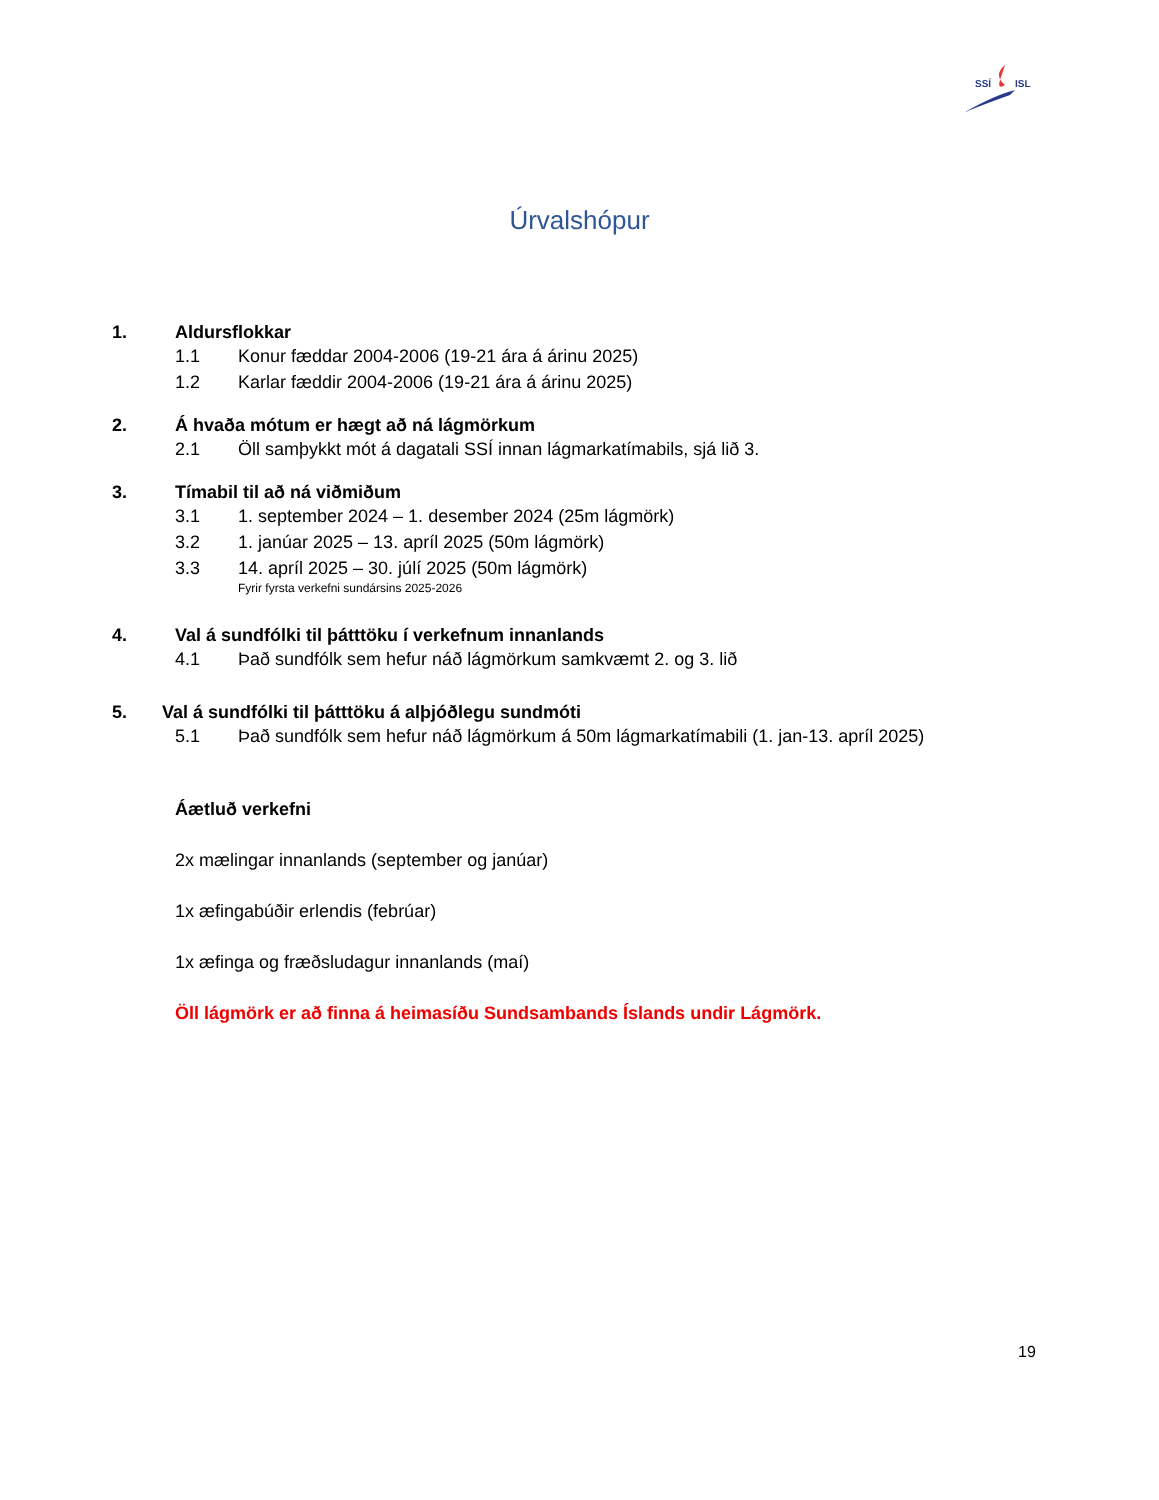SSÍ
ISL
Úrvalshópur
1. Aldursflokkar
1.1 Konur fæddar 2004-2006 (19-21 ára á árinu 2025)
1.2 Karlar fæddir 2004-2006 (19-21 ára á árinu 2025)
2. Á hvaða mótum er hægt að ná lágmörkum
2.1 Öll samþykkt mót á dagatali SSÍ innan lágmarkatímabils, sjá lið 3.
3. Tímabil til að ná viðmiðum
3.1 1. september 2024 – 1. desember 2024 (25m lágmörk)
3.2 1. janúar 2025 – 13. apríl 2025 (50m lágmörk)
3.3 14. apríl 2025 – 30. júlí 2025 (50m lágmörk)
Fyrir fyrsta verkefni sundársins 2025-2026
4. Val á sundfólki til þátttöku í verkefnum innanlands
4.1 Það sundfólk sem hefur náð lágmörkum samkvæmt 2. og 3. lið
5. Val á sundfólki til þátttöku á alþjóðlegu sundmóti
5.1 Það sundfólk sem hefur náð lágmörkum á 50m lágmarkatímabili (1. jan-13. apríl 2025)
Áætluð verkefni
2x mælingar innanlands (september og janúar)
1x æfingabúðir erlendis (febrúar)
1x æfinga og fræðsludagur innanlands (maí)
Öll lágmörk er að finna á heimasíðu Sundsambands Íslands undir Lágmörk.
19